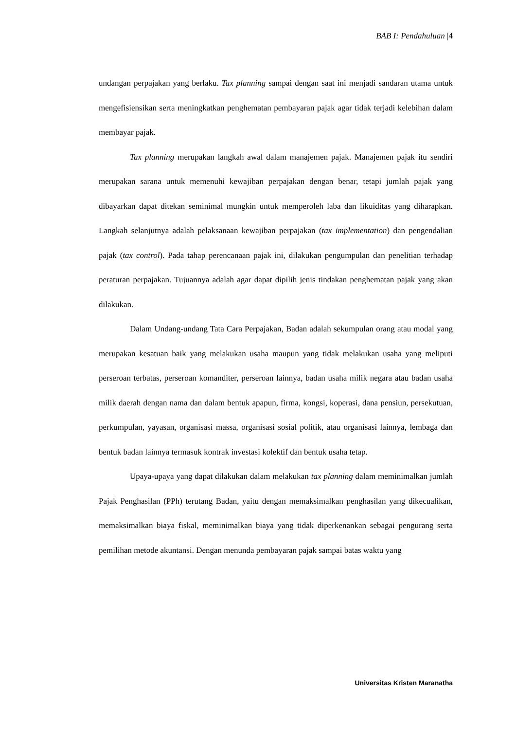BAB I: Pendahuluan |4
undangan perpajakan yang berlaku. Tax planning sampai dengan saat ini menjadi sandaran utama untuk mengefisiensikan serta meningkatkan penghematan pembayaran pajak agar tidak terjadi kelebihan dalam membayar pajak.
Tax planning merupakan langkah awal dalam manajemen pajak. Manajemen pajak itu sendiri merupakan sarana untuk memenuhi kewajiban perpajakan dengan benar, tetapi jumlah pajak yang dibayarkan dapat ditekan seminimal mungkin untuk memperoleh laba dan likuiditas yang diharapkan. Langkah selanjutnya adalah pelaksanaan kewajiban perpajakan (tax implementation) dan pengendalian pajak (tax control). Pada tahap perencanaan pajak ini, dilakukan pengumpulan dan penelitian terhadap peraturan perpajakan. Tujuannya adalah agar dapat dipilih jenis tindakan penghematan pajak yang akan dilakukan.
Dalam Undang-undang Tata Cara Perpajakan, Badan adalah sekumpulan orang atau modal yang merupakan kesatuan baik yang melakukan usaha maupun yang tidak melakukan usaha yang meliputi perseroan terbatas, perseroan komanditer, perseroan lainnya, badan usaha milik negara atau badan usaha milik daerah dengan nama dan dalam bentuk apapun, firma, kongsi, koperasi, dana pensiun, persekutuan, perkumpulan, yayasan, organisasi massa, organisasi sosial politik, atau organisasi lainnya, lembaga dan bentuk badan lainnya termasuk kontrak investasi kolektif dan bentuk usaha tetap.
Upaya-upaya yang dapat dilakukan dalam melakukan tax planning dalam meminimalkan jumlah Pajak Penghasilan (PPh) terutang Badan, yaitu dengan memaksimalkan penghasilan yang dikecualikan, memaksimalkan biaya fiskal, meminimalkan biaya yang tidak diperkenankan sebagai pengurang serta pemilihan metode akuntansi. Dengan menunda pembayaran pajak sampai batas waktu yang
Universitas Kristen Maranatha